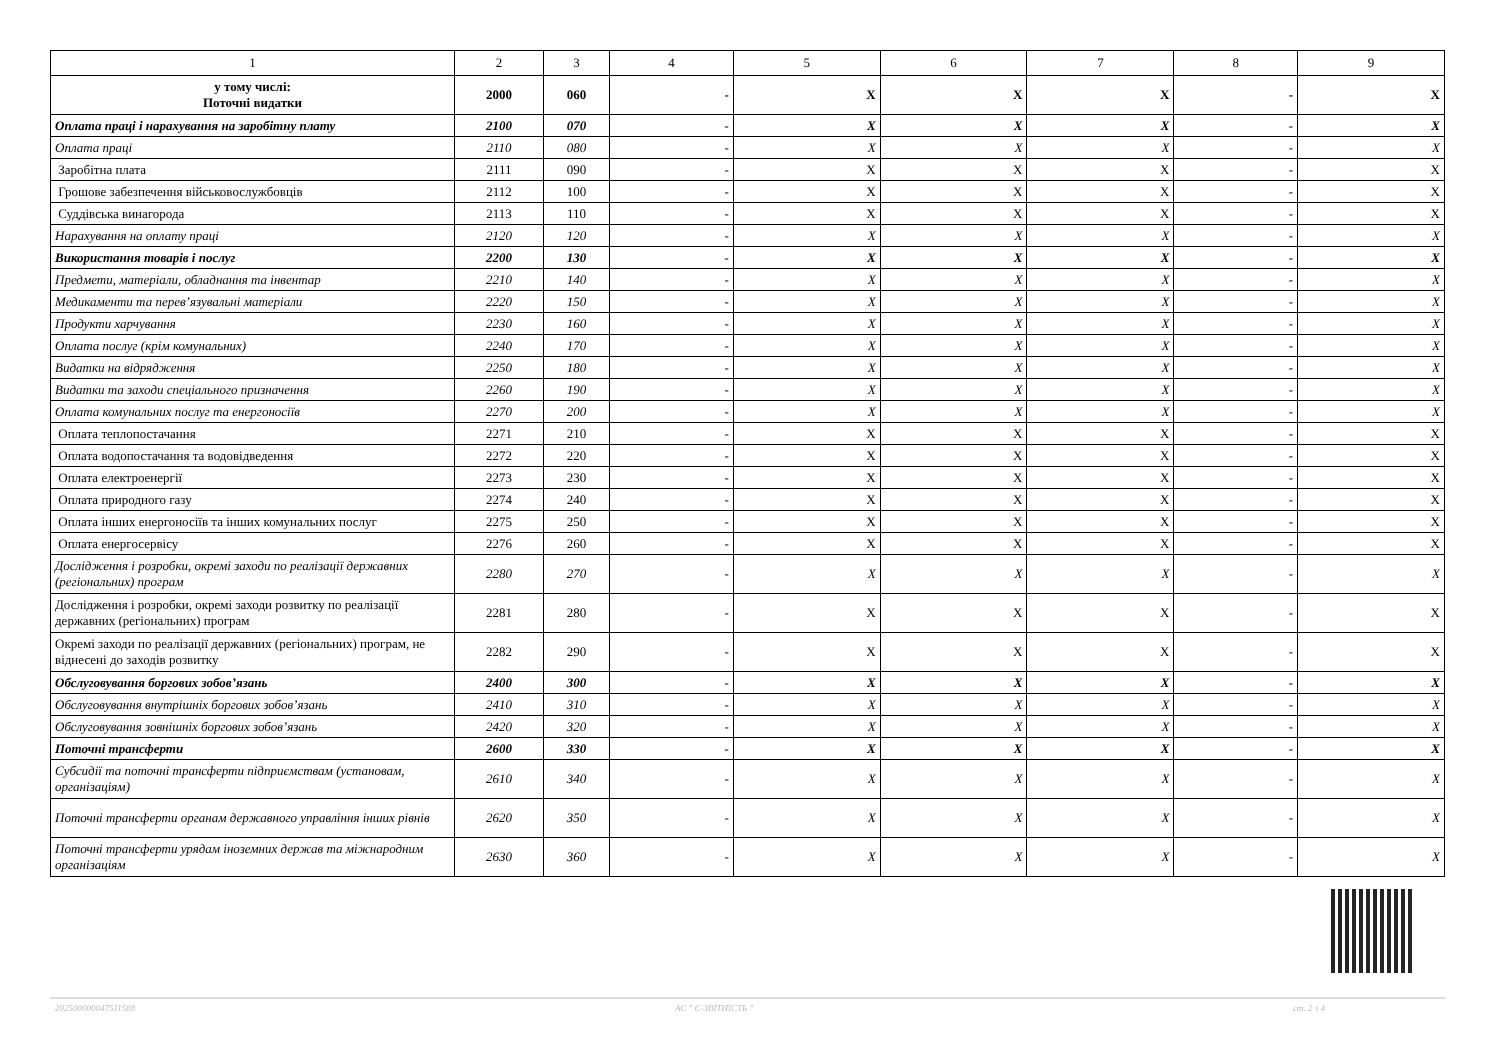| 1 | 2 | 3 | 4 | 5 | 6 | 7 | 8 | 9 |
| --- | --- | --- | --- | --- | --- | --- | --- | --- |
| у тому числі: Поточні видатки | 2000 | 060 | - | X | X | X | - | X |
| Оплата праці і нарахування на заробітну плату | 2100 | 070 | - | X | X | X | - | X |
| Оплата праці | 2110 | 080 | - | X | X | X | - | X |
| Заробітна плата | 2111 | 090 | - | X | X | X | - | X |
| Грошове забезпечення військовослужбовців | 2112 | 100 | - | X | X | X | - | X |
| Суддівська винагорода | 2113 | 110 | - | X | X | X | - | X |
| Нарахування на оплату праці | 2120 | 120 | - | X | X | X | - | X |
| Використання товарів і послуг | 2200 | 130 | - | X | X | X | - | X |
| Предмети, матеріали, обладнання та інвентар | 2210 | 140 | - | X | X | X | - | X |
| Медикаменти та перев’язувальні матеріали | 2220 | 150 | - | X | X | X | - | X |
| Продукти харчування | 2230 | 160 | - | X | X | X | - | X |
| Оплата послуг (крім комунальних) | 2240 | 170 | - | X | X | X | - | X |
| Видатки на відрядження | 2250 | 180 | - | X | X | X | - | X |
| Видатки та заходи спеціального призначення | 2260 | 190 | - | X | X | X | - | X |
| Оплата комунальних послуг та енергоносіїв | 2270 | 200 | - | X | X | X | - | X |
| Оплата теплопостачання | 2271 | 210 | - | X | X | X | - | X |
| Оплата водопостачання та водовідведення | 2272 | 220 | - | X | X | X | - | X |
| Оплата електроенергії | 2273 | 230 | - | X | X | X | - | X |
| Оплата природного газу | 2274 | 240 | - | X | X | X | - | X |
| Оплата інших енергоносіїв та інших комунальних послуг | 2275 | 250 | - | X | X | X | - | X |
| Оплата енергосервісу | 2276 | 260 | - | X | X | X | - | X |
| Дослідження і розробки, окремі заходи по реалізації державних (регіональних) програм | 2280 | 270 | - | X | X | X | - | X |
| Дослідження і розробки, окремі заходи розвитку по реалізації державних (регіональних) програм | 2281 | 280 | - | X | X | X | - | X |
| Окремі заходи по реалізації державних (регіональних) програм, не віднесені до заходів розвитку | 2282 | 290 | - | X | X | X | - | X |
| Обслуговування боргових зобов’язань | 2400 | 300 | - | X | X | X | - | X |
| Обслуговування внутрішніх боргових зобов’язань | 2410 | 310 | - | X | X | X | - | X |
| Обслуговування зовнішніх боргових зобов’язань | 2420 | 320 | - | X | X | X | - | X |
| Поточні трансферти | 2600 | 330 | - | X | X | X | - | X |
| Субсидії та поточні трансферти підприємствам (установам, організаціям) | 2610 | 340 | - | X | X | X | - | X |
| Поточні трансферти органам державного управління інших рівнів | 2620 | 350 | - | X | X | X | - | X |
| Поточні трансферти урядам іноземних держав та міжнародним організаціям | 2630 | 360 | - | X | X | X | - | X |
202500000047511588 АС " Є-ЗВІТНІСТЬ " ст. 2 з 4